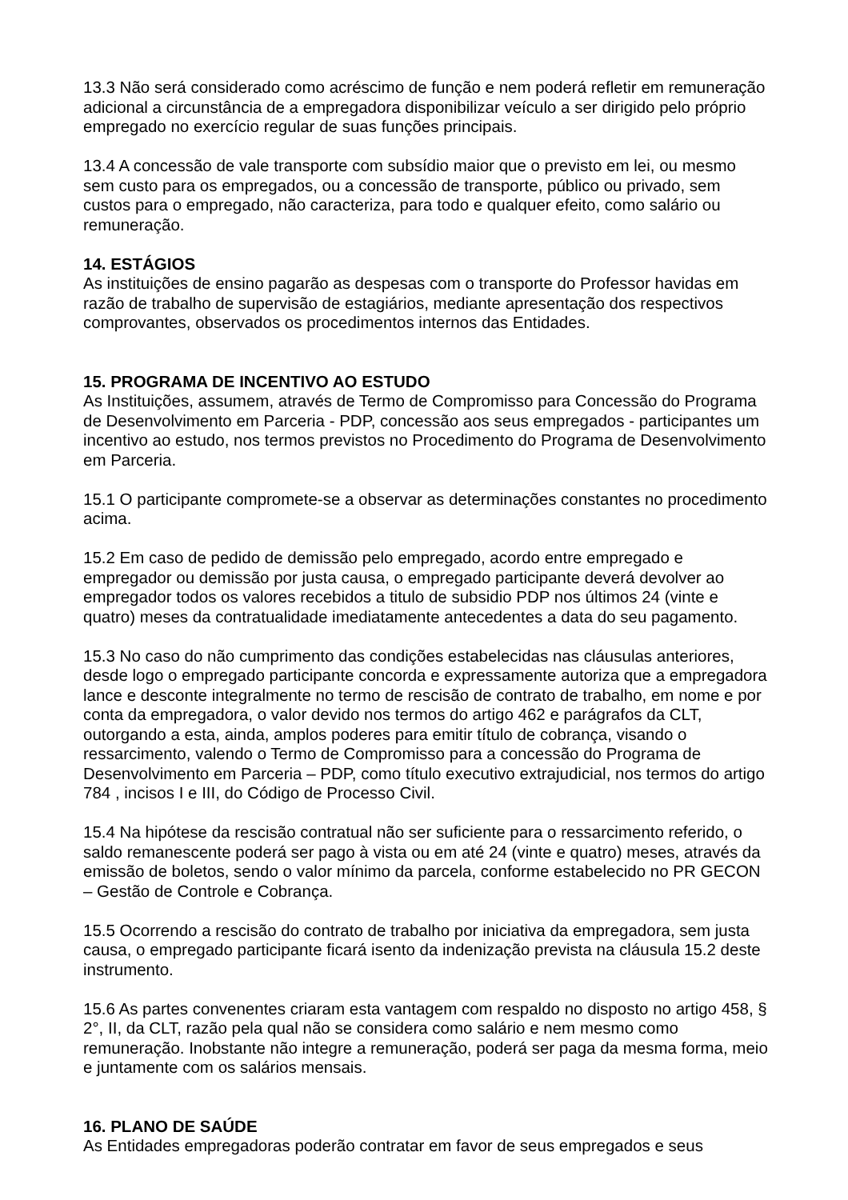13.3 Não será considerado como acréscimo de função e nem poderá refletir em remuneração adicional a circunstância de a empregadora disponibilizar veículo a ser dirigido pelo próprio empregado no exercício regular de suas funções principais.
13.4 A concessão de vale transporte com subsídio maior que o previsto em lei, ou mesmo sem custo para os empregados, ou a concessão de transporte, público ou privado, sem custos para o empregado, não caracteriza, para todo e qualquer efeito, como salário ou remuneração.
14. ESTÁGIOS
As instituições de ensino pagarão as despesas com o transporte do Professor havidas em razão de trabalho de supervisão de estagiários, mediante apresentação dos respectivos comprovantes, observados os procedimentos internos das Entidades.
15. PROGRAMA DE INCENTIVO AO ESTUDO
As Instituições, assumem, através de Termo de Compromisso para Concessão do Programa de Desenvolvimento em Parceria - PDP, concessão aos seus empregados - participantes um incentivo ao estudo, nos termos previstos no Procedimento do Programa de Desenvolvimento em Parceria.
15.1 O participante compromete-se a observar as determinações constantes no procedimento acima.
15.2 Em caso de pedido de demissão pelo empregado, acordo entre empregado e empregador ou demissão por justa causa, o empregado participante deverá devolver ao empregador todos os valores recebidos a titulo de subsidio PDP nos últimos 24 (vinte e quatro) meses da contratualidade imediatamente antecedentes a data do seu pagamento.
15.3 No caso do não cumprimento das condições estabelecidas nas cláusulas anteriores, desde logo o empregado participante concorda e expressamente autoriza que a empregadora lance e desconte integralmente no termo de rescisão de contrato de trabalho, em nome e por conta da empregadora, o valor devido nos termos do artigo 462 e parágrafos da CLT, outorgando a esta, ainda, amplos poderes para emitir título de cobrança, visando o ressarcimento, valendo o Termo de Compromisso para a concessão do Programa de Desenvolvimento em Parceria – PDP, como título executivo extrajudicial, nos termos do artigo 784 , incisos I e III, do Código de Processo Civil.
15.4 Na hipótese da rescisão contratual não ser suficiente para o ressarcimento referido, o saldo remanescente poderá ser pago à vista ou em até 24 (vinte e quatro) meses, através da emissão de boletos, sendo o valor mínimo da parcela, conforme estabelecido no PR GECON – Gestão de Controle e Cobrança.
15.5 Ocorrendo a rescisão do contrato de trabalho por iniciativa da empregadora, sem justa causa, o empregado participante ficará isento da indenização prevista na cláusula 15.2 deste instrumento.
15.6 As partes convenentes criaram esta vantagem com respaldo no disposto no artigo 458, § 2°, II, da CLT, razão pela qual não se considera como salário e nem mesmo como remuneração. Inobstante não integre a remuneração, poderá ser paga da mesma forma, meio e juntamente com os salários mensais.
16. PLANO DE SAÚDE
As Entidades empregadoras poderão contratar em favor de seus empregados e seus